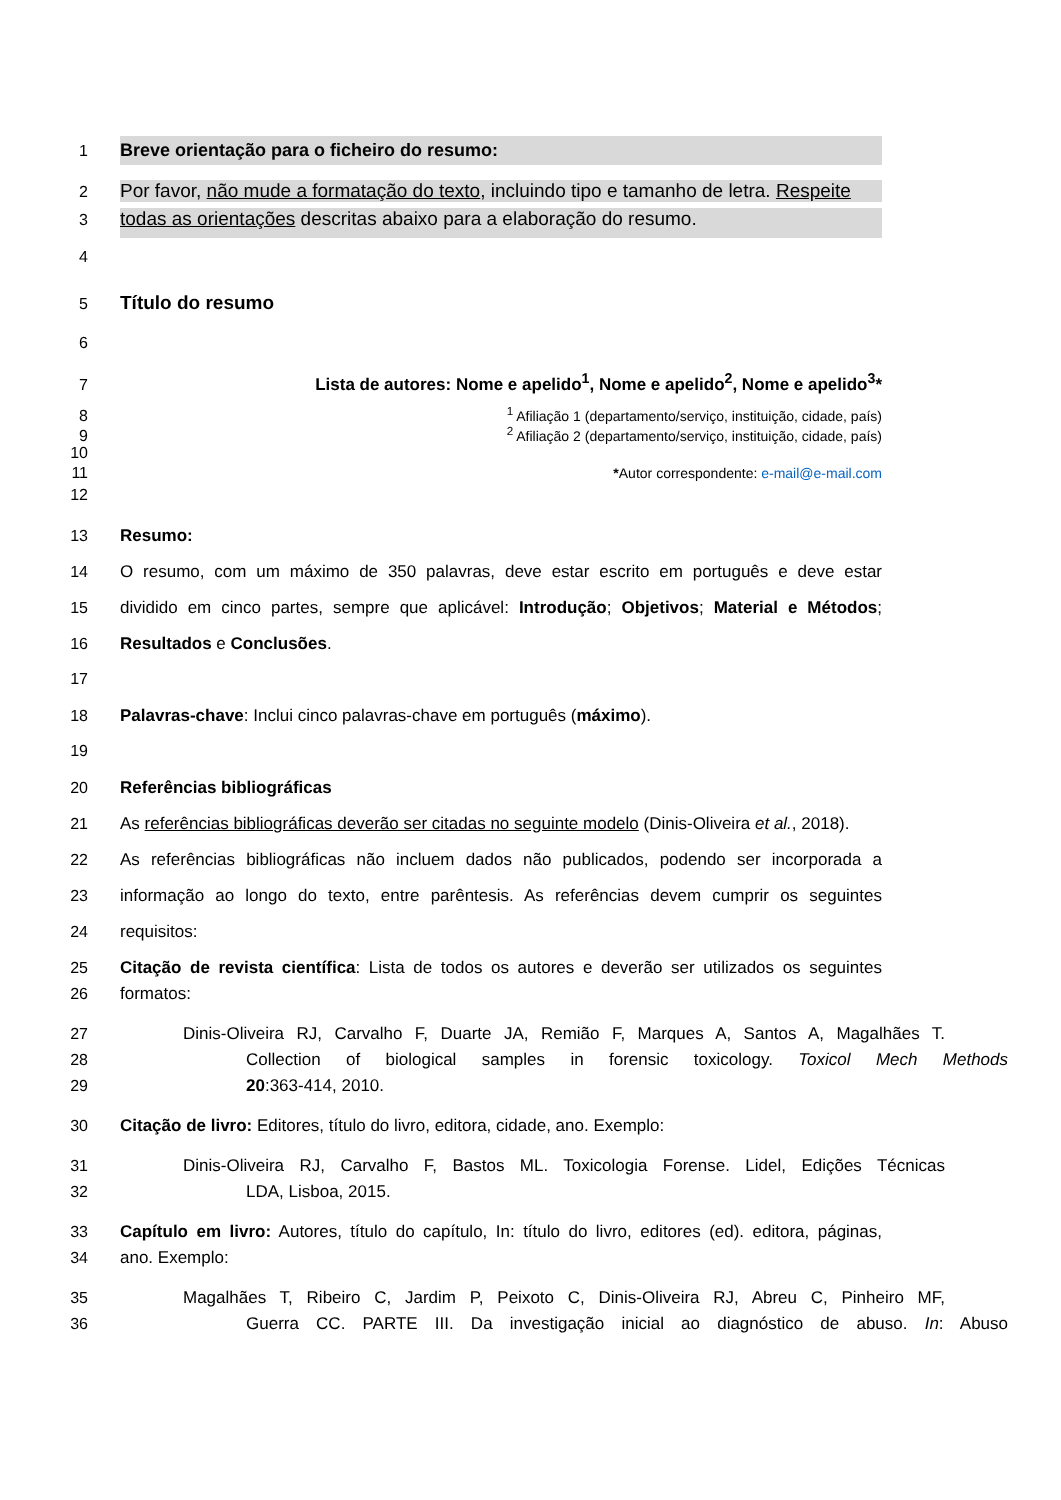1
Breve orientação para o ficheiro do resumo:
2
Por favor, não mude a formatação do texto, incluindo tipo e tamanho de letra. Respeite
3
todas as orientações descritas abaixo para a elaboração do resumo.
4
5
Título do resumo
6
7 Lista de autores: Nome e apelido<sup>1</sup>, Nome e apelido<sup>2</sup>, Nome e apelido<sup>3</sup>*
8 <sup>1</sup> Afiliação 1 (departamento/serviço, instituição, cidade, país)
9 <sup>2</sup> Afiliação 2 (departamento/serviço, instituição, cidade, país)
10
11 *Autor correspondente: e-mail@e-mail.com
12
13 Resumo:
14 O resumo, com um máximo de 350 palavras, deve estar escrito em português e deve estar
15 dividido em cinco partes, sempre que aplicável: Introdução; Objetivos; Material e Métodos;
16 Resultados e Conclusões.
17
18 Palavras-chave: Inclui cinco palavras-chave em português (máximo).
19
20 Referências bibliográficas
21 As referências bibliográficas deverão ser citadas no seguinte modelo (Dinis-Oliveira et al., 2018).
22 As referências bibliográficas não incluem dados não publicados, podendo ser incorporada a
23 informação ao longo do texto, entre parêntesis. As referências devem cumprir os seguintes
24 requisitos:
25 Citação de revista científica: Lista de todos os autores e deverão ser utilizados os seguintes
26 formatos:
27 Dinis-Oliveira RJ, Carvalho F, Duarte JA, Remião F, Marques A, Santos A, Magalhães T.
28 Collection of biological samples in forensic toxicology. Toxicol Mech Methods
29 20:363-414, 2010.
30 Citação de livro: Editores, título do livro, editora, cidade, ano. Exemplo:
31 Dinis-Oliveira RJ, Carvalho F, Bastos ML. Toxicologia Forense. Lidel, Edições Técnicas
32 LDA, Lisboa, 2015.
33 Capítulo em livro: Autores, título do capítulo, In: título do livro, editores (ed). editora, páginas,
34 ano. Exemplo:
35 Magalhães T, Ribeiro C, Jardim P, Peixoto C, Dinis-Oliveira RJ, Abreu C, Pinheiro MF,
36 Guerra CC. PARTE III. Da investigação inicial ao diagnóstico de abuso. In: Abuso